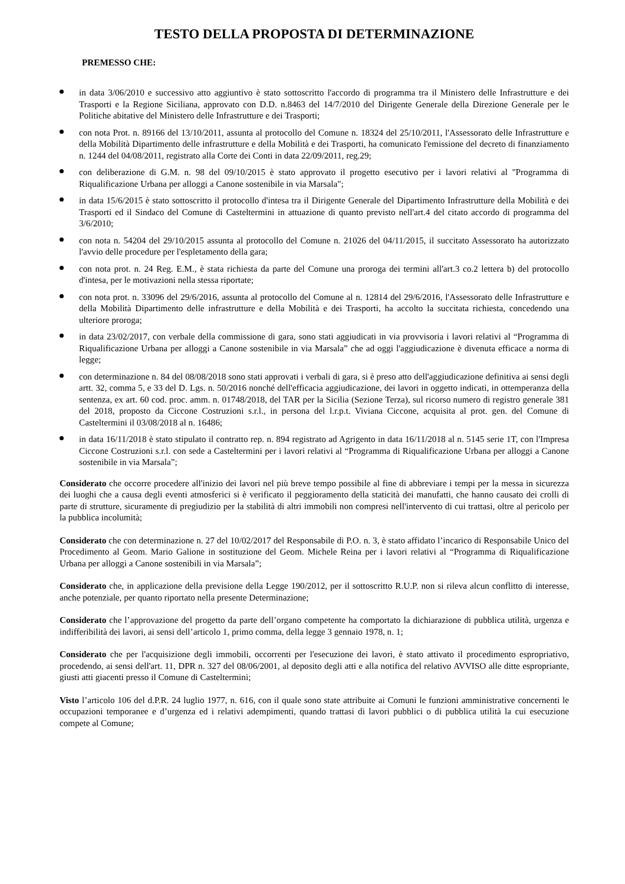TESTO DELLA PROPOSTA DI DETERMINAZIONE
PREMESSO CHE:
in data 3/06/2010 e successivo atto aggiuntivo è stato sottoscritto l'accordo di programma tra il Ministero delle Infrastrutture e dei Trasporti e la Regione Siciliana, approvato con D.D. n.8463 del 14/7/2010 del Dirigente Generale della Direzione Generale per le Politiche abitative del Ministero delle Infrastrutture e dei Trasporti;
con nota Prot. n. 89166 del 13/10/2011, assunta al protocollo del Comune n. 18324 del 25/10/2011, l'Assessorato delle Infrastrutture e della Mobilità Dipartimento delle infrastrutture e della Mobilità e dei Trasporti, ha comunicato l'emissione del decreto di finanziamento n. 1244 del 04/08/2011, registrato alla Corte dei Conti in data 22/09/2011, reg.29;
con deliberazione di G.M. n. 98 del 09/10/2015 è stato approvato il progetto esecutivo per i lavori relativi al "Programma di Riqualificazione Urbana per alloggi a Canone sostenibile in via Marsala";
in data 15/6/2015 è stato sottoscritto il protocollo d'intesa tra il Dirigente Generale del Dipartimento Infrastrutture della Mobilità e dei Trasporti ed il Sindaco del Comune di Casteltermini in attuazione di quanto previsto nell'art.4 del citato accordo di programma del 3/6/2010;
con nota n. 54204 del 29/10/2015 assunta al protocollo del Comune n. 21026 del 04/11/2015, il succitato Assessorato ha autorizzato l'avvio delle procedure per l'espletamento della gara;
con nota prot. n. 24 Reg. E.M., è stata richiesta da parte del Comune una proroga dei termini all'art.3 co.2 lettera b) del protocollo d'intesa, per le motivazioni nella stessa riportate;
con nota prot. n. 33096 del 29/6/2016, assunta al protocollo del Comune al n. 12814 del 29/6/2016, l'Assessorato delle Infrastrutture e della Mobilità Dipartimento delle infrastrutture e della Mobilità e dei Trasporti, ha accolto la succitata richiesta, concedendo una ulteriore proroga;
in data 23/02/2017, con verbale della commissione di gara, sono stati aggiudicati in via provvisoria i lavori relativi al “Programma di Riqualificazione Urbana per alloggi a Canone sostenibile in via Marsala” che ad oggi l'aggiudicazione è divenuta efficace a norma di legge;
con determinazione n. 84 del 08/08/2018 sono stati approvati i verbali di gara, si è preso atto dell'aggiudicazione definitiva ai sensi degli artt. 32, comma 5, e 33 del D. Lgs. n. 50/2016 nonché dell'efficacia aggiudicazione, dei lavori in oggetto indicati, in ottemperanza della sentenza, ex art. 60 cod. proc. amm. n. 01748/2018, del TAR per la Sicilia (Sezione Terza), sul ricorso numero di registro generale 381 del 2018, proposto da Ciccone Costruzioni s.r.l., in persona del l.r.p.t. Viviana Ciccone, acquisita al prot. gen. del Comune di Casteltermini il 03/08/2018 al n. 16486;
in data 16/11/2018 è stato stipulato il contratto rep. n. 894 registrato ad Agrigento in data 16/11/2018 al n. 5145 serie 1T, con l'Impresa Ciccone Costruzioni s.r.l. con sede a Casteltermini per i lavori relativi al “Programma di Riqualificazione Urbana per alloggi a Canone sostenibile in via Marsala”;
Considerato che occorre procedere all'inizio dei lavori nel più breve tempo possibile al fine di abbreviare i tempi per la messa in sicurezza dei luoghi che a causa degli eventi atmosferici si è verificato il peggioramento della staticità dei manufatti, che hanno causato dei crolli di parte di strutture, sicuramente di pregiudizio per la stabilità di altri immobili non compresi nell'intervento di cui trattasi, oltre al pericolo per la pubblica incolumità;
Considerato che con determinazione n. 27 del 10/02/2017 del Responsabile di P.O. n. 3, è stato affidato l’incarico di Responsabile Unico del Procedimento al Geom. Mario Galione in sostituzione del Geom. Michele Reina per i lavori relativi al “Programma di Riqualificazione Urbana per alloggi a Canone sostenibili in via Marsala”;
Considerato che, in applicazione della previsione della Legge 190/2012, per il sottoscritto R.U.P. non si rileva alcun conflitto di interesse, anche potenziale, per quanto riportato nella presente Determinazione;
Considerato che l’approvazione del progetto da parte dell’organo competente ha comportato la dichiarazione di pubblica utilità, urgenza e indifferibilità dei lavori, ai sensi dell’articolo 1, primo comma, della legge 3 gennaio 1978, n. 1;
Considerato che per l'acquisizione degli immobili, occorrenti per l'esecuzione dei lavori, è stato attivato il procedimento espropriativo, procedendo, ai sensi dell'art. 11, DPR n. 327 del 08/06/2001, al deposito degli atti e alla notifica del relativo AVVISO alle ditte espropriante, giusti atti giacenti presso il Comune di Casteltermini;
Visto l’articolo 106 del d.P.R. 24 luglio 1977, n. 616, con il quale sono state attribuite ai Comuni le funzioni amministrative concernenti le occupazioni temporanee e d’urgenza ed i relativi adempimenti, quando trattasi di lavori pubblici o di pubblica utilità la cui esecuzione compete al Comune;